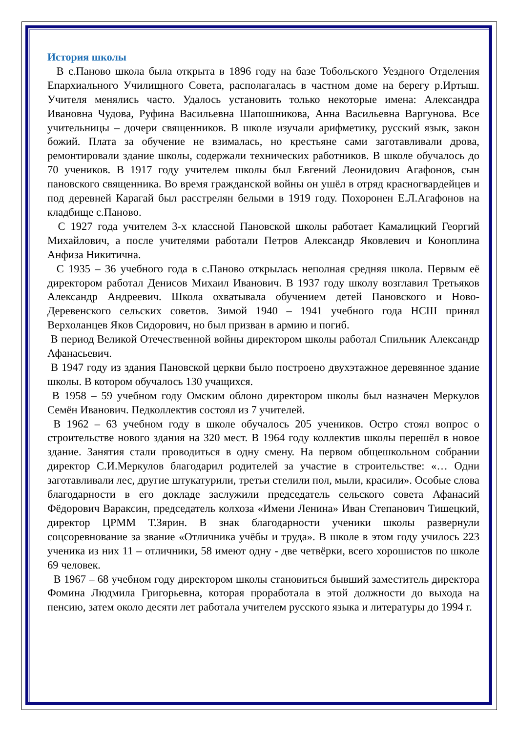История школы
В с.Паново школа была открыта в 1896 году на базе Тобольского Уездного Отделения Епархиального Училищного Совета, располагалась в частном доме на берегу р.Иртыш. Учителя менялись часто. Удалось установить только некоторые имена: Александра Ивановна Чудова, Руфина Васильевна Шапошникова, Анна Васильевна Варгунова. Все учительницы – дочери священников. В школе изучали арифметику, русский язык, закон божий. Плата за обучение не взималась, но крестьяне сами заготавливали дрова, ремонтировали здание школы, содержали технических работников. В школе обучалось до 70 учеников. В 1917 году учителем школы был Евгений Леонидович Агафонов, сын пановского священника. Во время гражданской войны он ушёл в отряд красногвардейцев и под деревней Карагай был расстрелян белыми в 1919 году. Похоронен Е.Л.Агафонов на кладбище с.Паново.
С 1927 года учителем 3-х классной Пановской школы работает Камалицкий Георгий Михайлович, а после учителями работали Петров Александр Яковлевич и Коноплина Анфиза Никитична.
С 1935 – 36 учебного года в с.Паново открылась неполная средняя школа. Первым её директором работал Денисов Михаил Иванович. В 1937 году школу возглавил Третьяков Александр Андреевич. Школа охватывала обучением детей Пановского и Ново-Деревенского сельских советов. Зимой 1940 – 1941 учебного года НСШ принял Верхоланцев Яков Сидорович, но был призван в армию и погиб.
В период Великой Отечественной войны директором школы работал Спильник Александр Афанасьевич.
В 1947 году из здания Пановской церкви было построено двухэтажное деревянное здание школы. В котором обучалось 130 учащихся.
В 1958 – 59 учебном году Омским облоно директором школы был назначен Меркулов Семён Иванович. Педколлектив состоял из 7 учителей.
В 1962 – 63 учебном году в школе обучалось 205 учеников. Остро стоял вопрос о строительстве нового здания на 320 мест. В 1964 году коллектив школы перешёл в новое здание. Занятия стали проводиться в одну смену. На первом общешкольном собрании директор С.И.Меркулов благодарил родителей за участие в строительстве: «… Одни заготавливали лес, другие штукатурили, третьи стелили пол, мыли, красили». Особые слова благодарности в его докладе заслужили председатель сельского совета Афанасий Фёдорович Вараксин, председатель колхоза «Имени Ленина» Иван Степанович Тишецкий, директор ЦРММ Т.Зярин. В знак благодарности ученики школы развернули соцсоревнование за звание «Отличника учёбы и труда». В школе в этом году училось 223 ученика из них 11 – отличники, 58 имеют одну - две четвёрки, всего хорошистов по школе 69 человек.
В 1967 – 68 учебном году директором школы становиться бывший заместитель директора Фомина Людмила Григорьевна, которая проработала в этой должности до выхода на пенсию, затем около десяти лет работала учителем русского языка и литературы до 1994 г.